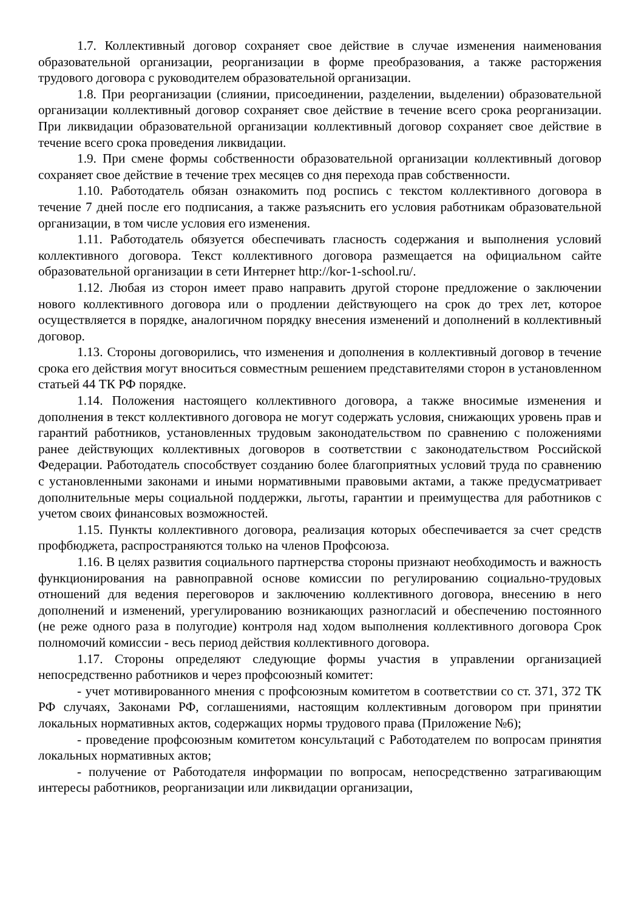1.7. Коллективный договор сохраняет свое действие в случае изменения наименования образовательной организации, реорганизации в форме преобразования, а также расторжения трудового договора с руководителем образовательной организации.
1.8. При реорганизации (слиянии, присоединении, разделении, выделении) образовательной организации коллективный договор сохраняет свое действие в течение всего срока реорганизации. При ликвидации образовательной организации коллективный договор сохраняет свое действие в течение всего срока проведения ликвидации.
1.9. При смене формы собственности образовательной организации коллективный договор сохраняет свое действие в течение трех месяцев со дня перехода прав собственности.
1.10. Работодатель обязан ознакомить под роспись с текстом коллективного договора в течение 7 дней после его подписания, а также разъяснить его условия работникам образовательной организации, в том числе условия его изменения.
1.11. Работодатель обязуется обеспечивать гласность содержания и выполнения условий коллективного договора. Текст коллективного договора размещается на официальном сайте образовательной организации в сети Интернет http://kor-1-school.ru/.
1.12. Любая из сторон имеет право направить другой стороне предложение о заключении нового коллективного договора или о продлении действующего на срок до трех лет, которое осуществляется в порядке, аналогичном порядку внесения изменений и дополнений в коллективный договор.
1.13. Стороны договорились, что изменения и дополнения в коллективный договор в течение срока его действия могут вноситься совместным решением представителями сторон в установленном статьей 44 ТК РФ порядке.
1.14. Положения настоящего коллективного договора, а также вносимые изменения и дополнения в текст коллективного договора не могут содержать условия, снижающих уровень прав и гарантий работников, установленных трудовым законодательством по сравнению с положениями ранее действующих коллективных договоров в соответствии с законодательством Российской Федерации. Работодатель способствует созданию более благоприятных условий труда по сравнению с установленными законами и иными нормативными правовыми актами, а также предусматривает дополнительные меры социальной поддержки, льготы, гарантии и преимущества для работников с учетом своих финансовых возможностей.
1.15. Пункты коллективного договора, реализация которых обеспечивается за счет средств профбюджета, распространяются только на членов Профсоюза.
1.16. В целях развития социального партнерства стороны признают необходимость и важность функционирования на равноправной основе комиссии по регулированию социально-трудовых отношений для ведения переговоров и заключению коллективного договора, внесению в него дополнений и изменений, урегулированию возникающих разногласий и обеспечению постоянного (не реже одного раза в полугодие) контроля над ходом выполнения коллективного договора Срок полномочий комиссии - весь период действия коллективного договора.
1.17. Стороны определяют следующие формы участия в управлении организацией непосредственно работников и через профсоюзный комитет:
- учет мотивированного мнения с профсоюзным комитетом в соответствии со ст. 371, 372 ТК РФ случаях, Законами РФ, соглашениями, настоящим коллективным договором при принятии локальных нормативных актов, содержащих нормы трудового права (Приложение №6);
- проведение профсоюзным комитетом консультаций с Работодателем по вопросам принятия локальных нормативных актов;
- получение от Работодателя информации по вопросам, непосредственно затрагивающим интересы работников, реорганизации или ликвидации организации,